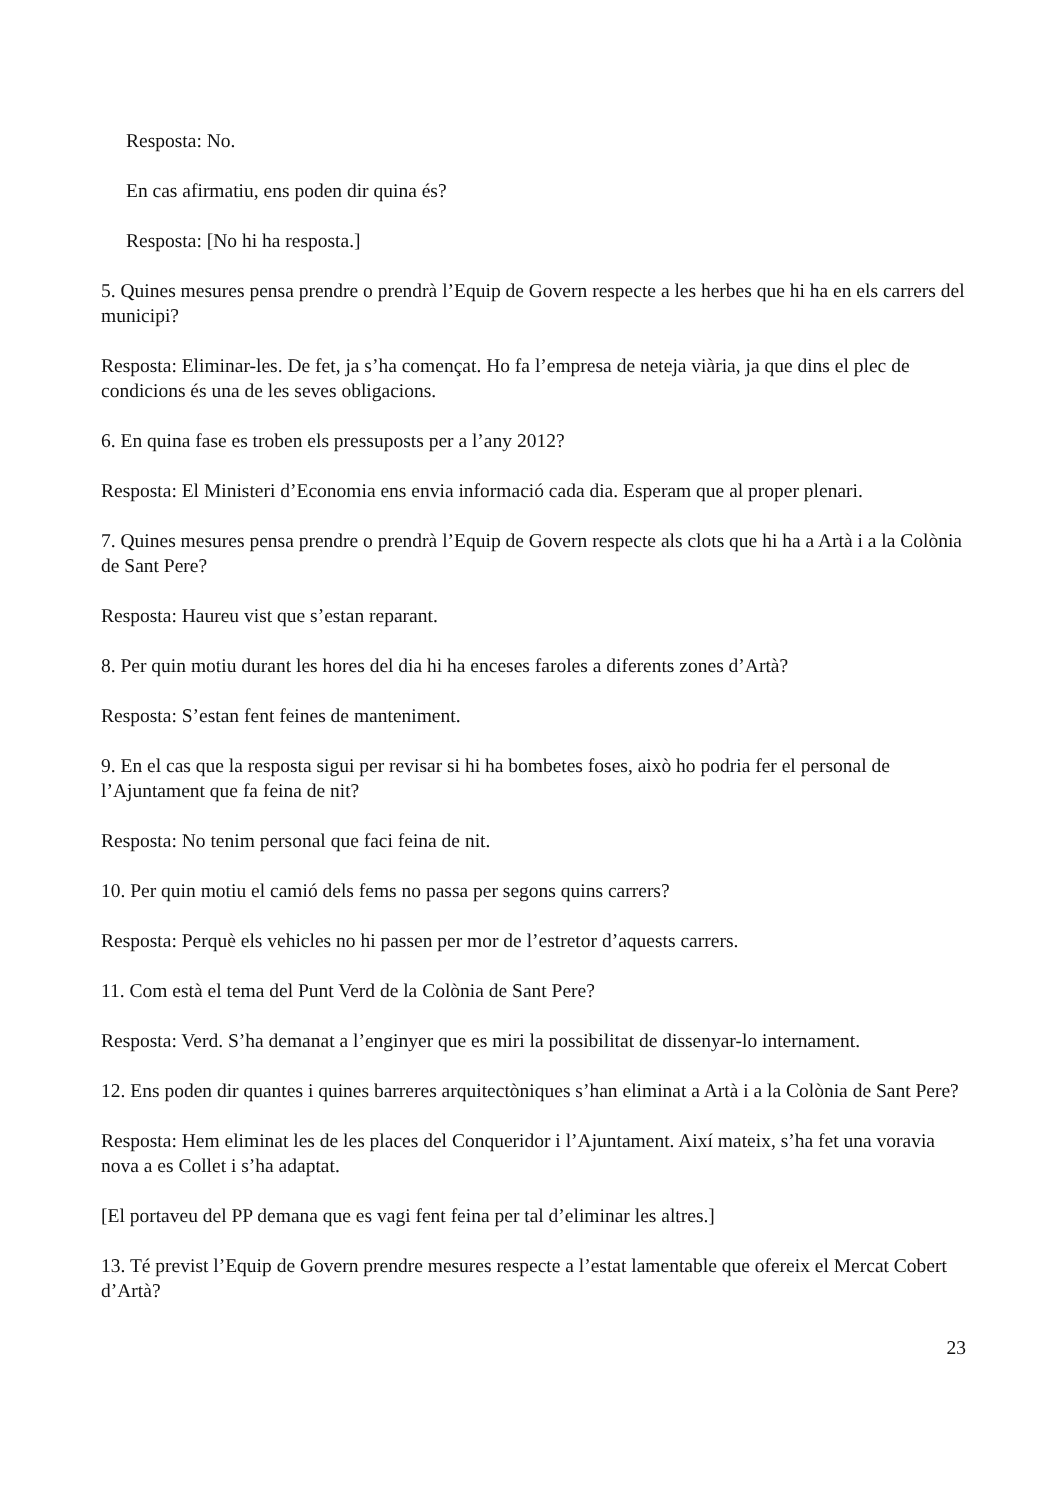Resposta: No.
En cas afirmatiu, ens poden dir quina és?
Resposta: [No hi ha resposta.]
5. Quines mesures pensa prendre o prendrà l’Equip de Govern respecte a les herbes que hi ha en els carrers del municipi?
Resposta: Eliminar-les. De fet, ja s’ha començat. Ho fa l’empresa de neteja viària, ja que dins el plec de condicions és una de les seves obligacions.
6. En quina fase es troben els pressuposts per a l’any 2012?
Resposta: El Ministeri d’Economia ens envia informació cada dia. Esperam que al proper plenari.
7. Quines mesures pensa prendre o prendrà l’Equip de Govern respecte als clots que hi ha a Artà i a la Colònia de Sant Pere?
Resposta: Haureu vist que s’estan reparant.
8. Per quin motiu durant les hores del dia hi ha enceses faroles a diferents zones d’Artà?
Resposta: S’estan fent feines de manteniment.
9. En el cas que la resposta sigui per revisar si hi ha bombetes foses, això ho podria fer el personal de l’Ajuntament que fa feina de nit?
Resposta: No tenim personal que faci feina de nit.
10. Per quin motiu el camió dels fems no passa per segons quins carrers?
Resposta: Perquè els vehicles no hi passen per mor de l’estretor d’aquests carrers.
11. Com està el tema del Punt Verd de la Colònia de Sant Pere?
Resposta: Verd. S’ha demanat a l’enginyer que es miri la possibilitat de dissenyar-lo internament.
12. Ens poden dir quantes i quines barreres arquitectòniques s’han eliminat a Artà i a la Colònia de Sant Pere?
Resposta: Hem eliminat les de les places del Conqueridor i l’Ajuntament. Així mateix, s’ha fet una voravia nova a es Collet i s’ha adaptat.
[El portaveu del PP demana que es vagi fent feina per tal d’eliminar les altres.]
13. Té previst l’Equip de Govern prendre mesures respecte a l’estat lamentable que ofereix el Mercat Cobert d’Artà?
23